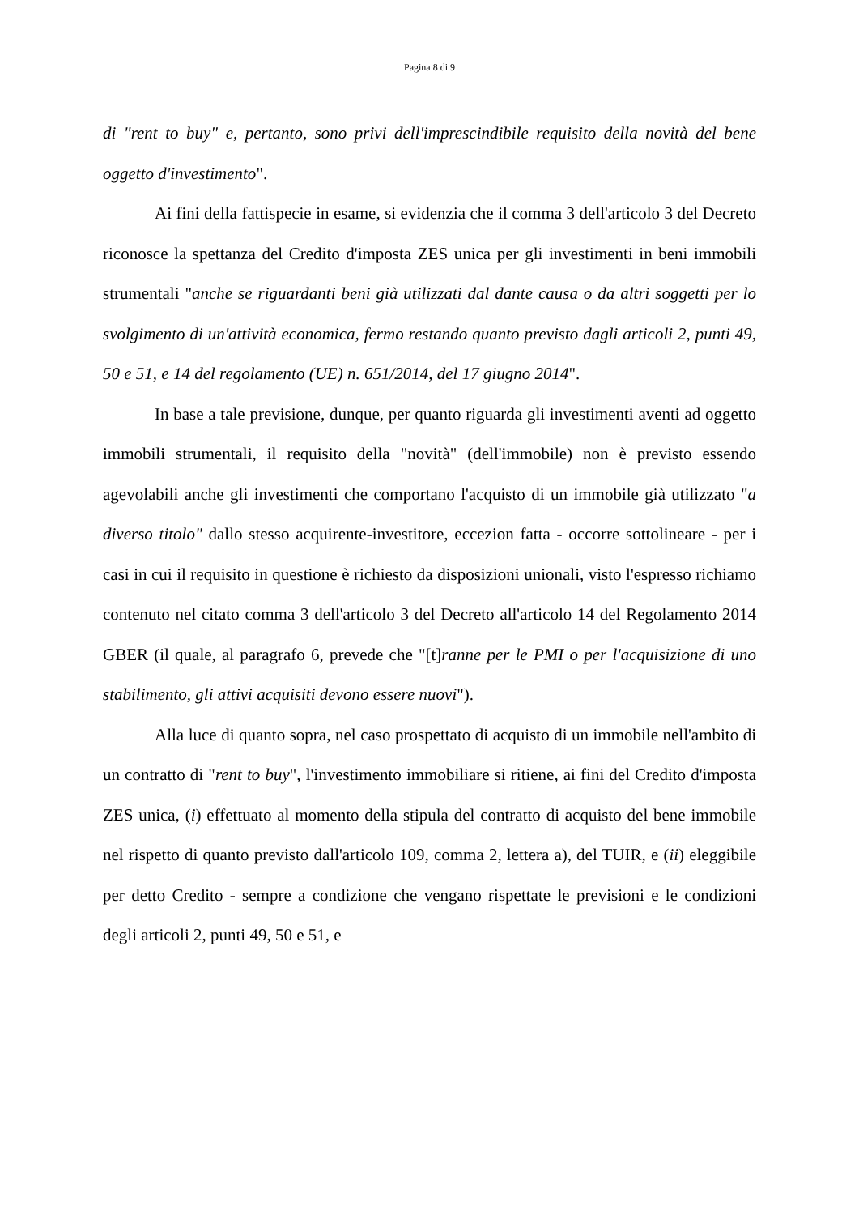Pagina 8 di 9
di "rent to buy" e, pertanto, sono privi dell'imprescindibile requisito della novità del bene oggetto d'investimento".
Ai fini della fattispecie in esame, si evidenzia che il comma 3 dell'articolo 3 del Decreto riconosce la spettanza del Credito d'imposta ZES unica per gli investimenti in beni immobili strumentali "anche se riguardanti beni già utilizzati dal dante causa o da altri soggetti per lo svolgimento di un'attività economica, fermo restando quanto previsto dagli articoli 2, punti 49, 50 e 51, e 14 del regolamento (UE) n. 651/2014, del 17 giugno 2014".
In base a tale previsione, dunque, per quanto riguarda gli investimenti aventi ad oggetto immobili strumentali, il requisito della "novità" (dell'immobile) non è previsto essendo agevolabili anche gli investimenti che comportano l'acquisto di un immobile già utilizzato "a diverso titolo" dallo stesso acquirente-investitore, eccezion fatta - occorre sottolineare - per i casi in cui il requisito in questione è richiesto da disposizioni unionali, visto l'espresso richiamo contenuto nel citato comma 3 dell'articolo 3 del Decreto all'articolo 14 del Regolamento 2014 GBER (il quale, al paragrafo 6, prevede che "[t]ranne per le PMI o per l'acquisizione di uno stabilimento, gli attivi acquisiti devono essere nuovi").
Alla luce di quanto sopra, nel caso prospettato di acquisto di un immobile nell'ambito di un contratto di "rent to buy", l'investimento immobiliare si ritiene, ai fini del Credito d'imposta ZES unica, (i) effettuato al momento della stipula del contratto di acquisto del bene immobile nel rispetto di quanto previsto dall'articolo 109, comma 2, lettera a), del TUIR, e (ii) eleggibile per detto Credito - sempre a condizione che vengano rispettate le previsioni e le condizioni degli articoli 2, punti 49, 50 e 51, e